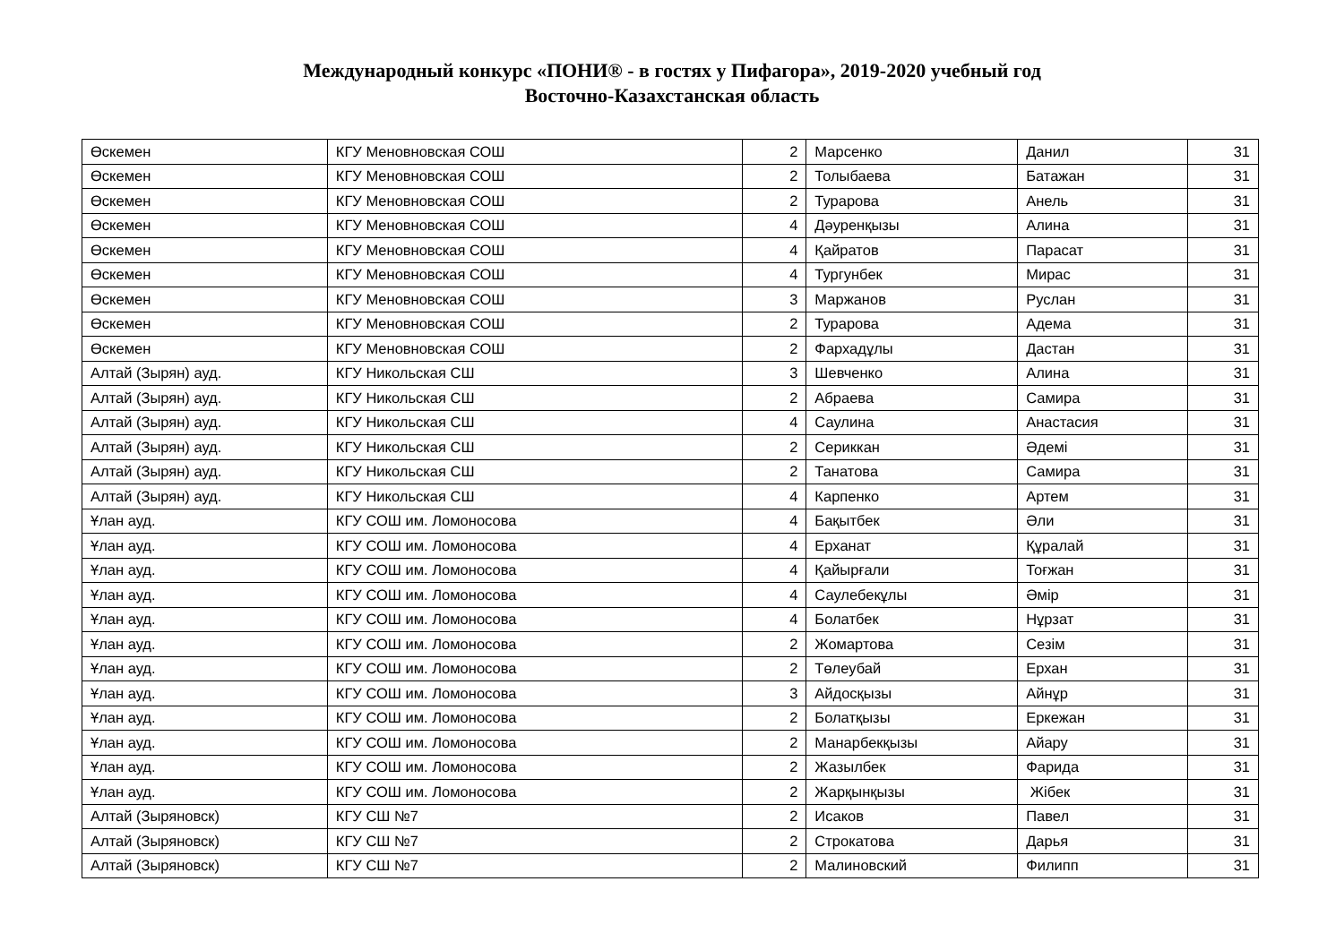Международный конкурс «ПОНИ® - в гостях у Пифагора», 2019-2020 учебный год
Восточно-Казахстанская область
| Өскемен | КГУ Меновновская СОШ | 2 | Марсенко | Данил | 31 |
| Өскемен | КГУ Меновновская СОШ | 2 | Толыбаева | Батажан | 31 |
| Өскемен | КГУ Меновновская СОШ | 2 | Турарова | Анель | 31 |
| Өскемен | КГУ Меновновская СОШ | 4 | Дәуренқызы | Алина | 31 |
| Өскемен | КГУ Меновновская СОШ | 4 | Қайратов | Парасат | 31 |
| Өскемен | КГУ Меновновская СОШ | 4 | Тургунбек | Мирас | 31 |
| Өскемен | КГУ Меновновская СОШ | 3 | Маржанов | Руслан | 31 |
| Өскемен | КГУ Меновновская СОШ | 2 | Турарова | Адема | 31 |
| Өскемен | КГУ Меновновская СОШ | 2 | Фархадұлы | Дастан | 31 |
| Алтай (Зырян) ауд. | КГУ Никольская СШ | 3 | Шевченко | Алина | 31 |
| Алтай (Зырян) ауд. | КГУ Никольская СШ | 2 | Абраева | Самира | 31 |
| Алтай (Зырян) ауд. | КГУ Никольская СШ | 4 | Саулина | Анастасия | 31 |
| Алтай (Зырян) ауд. | КГУ Никольская СШ | 2 | Сериккан | Әдемі | 31 |
| Алтай (Зырян) ауд. | КГУ Никольская СШ | 2 | Танатова | Самира | 31 |
| Алтай (Зырян) ауд. | КГУ Никольская СШ | 4 | Карпенко | Артем | 31 |
| Ұлан ауд. | КГУ СОШ им. Ломоносова | 4 | Бақытбек | Әли | 31 |
| Ұлан ауд. | КГУ СОШ им. Ломоносова | 4 | Ерханат | Құралай | 31 |
| Ұлан ауд. | КГУ СОШ им. Ломоносова | 4 | Қайырғали | Тоғжан | 31 |
| Ұлан ауд. | КГУ СОШ им. Ломоносова | 4 | Саулебекұлы | Әмір | 31 |
| Ұлан ауд. | КГУ СОШ им. Ломоносова | 4 | Болатбек | Нұрзат | 31 |
| Ұлан ауд. | КГУ СОШ им. Ломоносова | 2 | Жомартова | Сезім | 31 |
| Ұлан ауд. | КГУ СОШ им. Ломоносова | 2 | Төлеубай | Ерхан | 31 |
| Ұлан ауд. | КГУ СОШ им. Ломоносова | 3 | Айдосқызы | Айнұр | 31 |
| Ұлан ауд. | КГУ СОШ им. Ломоносова | 2 | Болатқызы | Еркежан | 31 |
| Ұлан ауд. | КГУ СОШ им. Ломоносова | 2 | Манарбекқызы | Айару | 31 |
| Ұлан ауд. | КГУ СОШ им. Ломоносова | 2 | Жазылбек | Фарида | 31 |
| Ұлан ауд. | КГУ СОШ им. Ломоносова | 2 | Жарқынқызы | Жібек | 31 |
| Алтай (Зыряновск) | КГУ СШ №7 | 2 | Исаков | Павел | 31 |
| Алтай (Зыряновск) | КГУ СШ №7 | 2 | Строкатова | Дарья | 31 |
| Алтай (Зыряновск) | КГУ СШ №7 | 2 | Малиновский | Филипп | 31 |